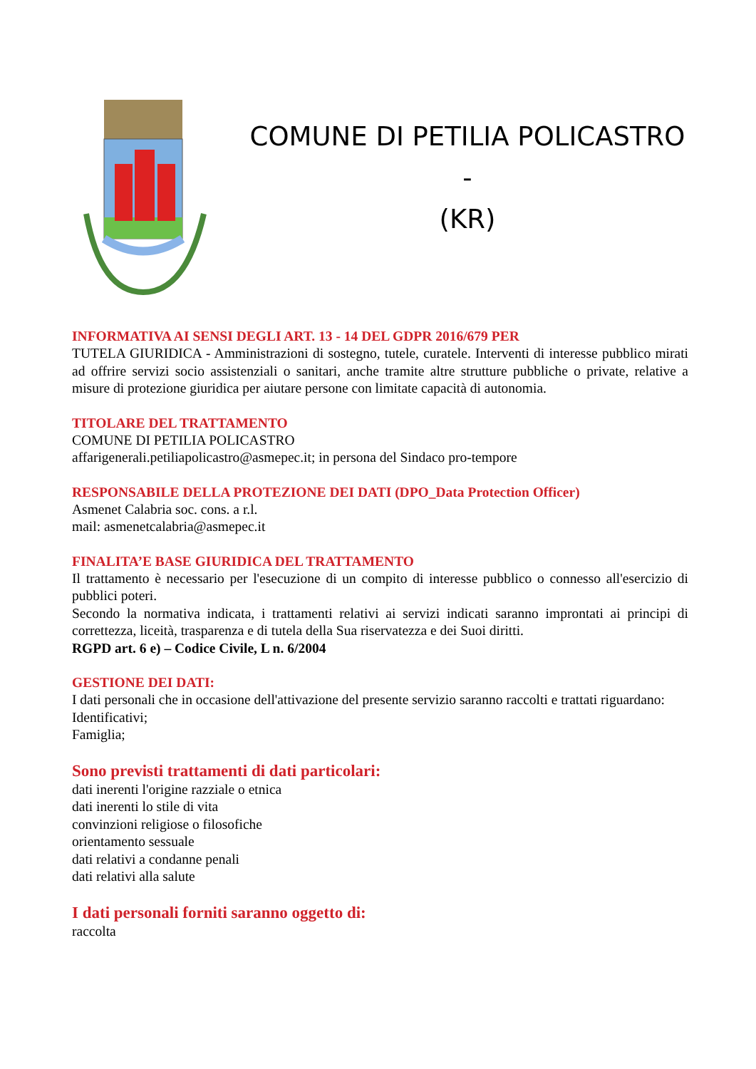COMUNE DI PETILIA POLICASTRO -
(KR)
INFORMATIVA AI SENSI DEGLI ART. 13 - 14 DEL GDPR 2016/679 PER
TUTELA GIURIDICA - Amministrazioni di sostegno, tutele, curatele. Interventi di interesse pubblico mirati ad offrire servizi socio assistenziali o sanitari, anche tramite altre strutture pubbliche o private, relative a misure di protezione giuridica per aiutare persone con limitate capacità di autonomia.
TITOLARE DEL TRATTAMENTO
COMUNE DI PETILIA POLICASTRO
affarigenerali.petiliapolicastro@asmepec.it; in persona del Sindaco pro-tempore
RESPONSABILE DELLA PROTEZIONE DEI DATI (DPO_Data Protection Officer)
Asmenet Calabria soc. cons. a r.l.
mail: asmenetcalabria@asmepec.it
FINALITA’E BASE GIURIDICA DEL TRATTAMENTO
Il trattamento è necessario per l'esecuzione di un compito di interesse pubblico o connesso all'esercizio di pubblici poteri.
Secondo la normativa indicata, i trattamenti relativi ai servizi indicati saranno improntati ai principi di correttezza, liceità, trasparenza e di tutela della Sua riservatezza e dei Suoi diritti.
RGPD art. 6 e) – Codice Civile, L n. 6/2004
GESTIONE DEI DATI:
I dati personali che in occasione dell'attivazione del presente servizio saranno raccolti e trattati riguardano:
Identificativi;
Famiglia;
Sono previsti trattamenti di dati particolari:
dati inerenti l'origine razziale o etnica
dati inerenti lo stile di vita
convinzioni religiose o filosofiche
orientamento sessuale
dati relativi a condanne penali
dati relativi alla salute
I dati personali forniti saranno oggetto di:
raccolta